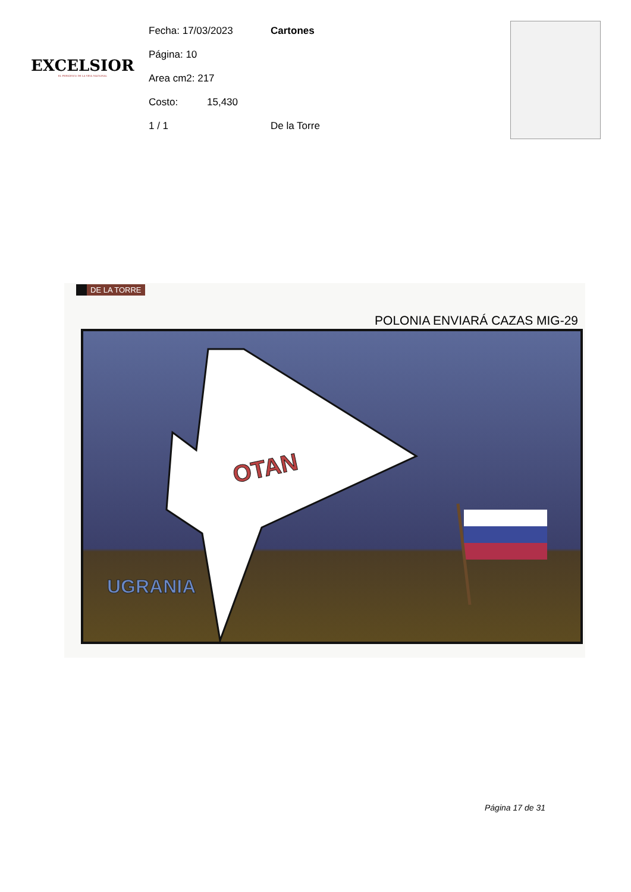EXCELSIOR
EL PERIÓDICO DE LA VIDA NACIONAL
Fecha: 17/03/2023 Cartones
Página: 10
Area cm2: 217
Costo: 15,430
1 / 1 De la Torre
DE LA TORRE
POLONIA ENVIARÁ CAZAS MIG-29
OTAN
UGRANIA
Página 17 de 31